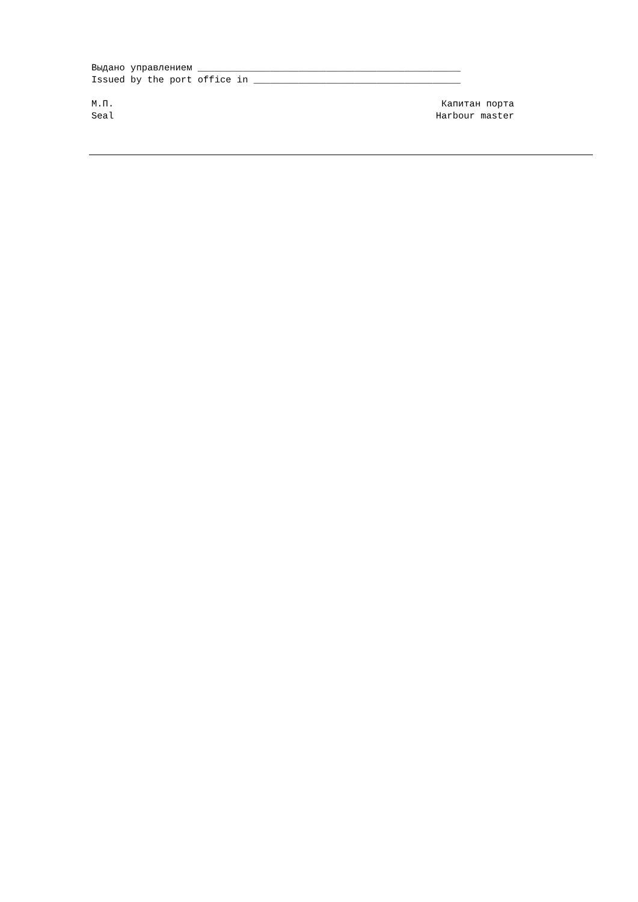Выдано управлением _______________________________________________
Issued by the port office in _____________________________________
М.П. Капитан порта
Seal Harbour master